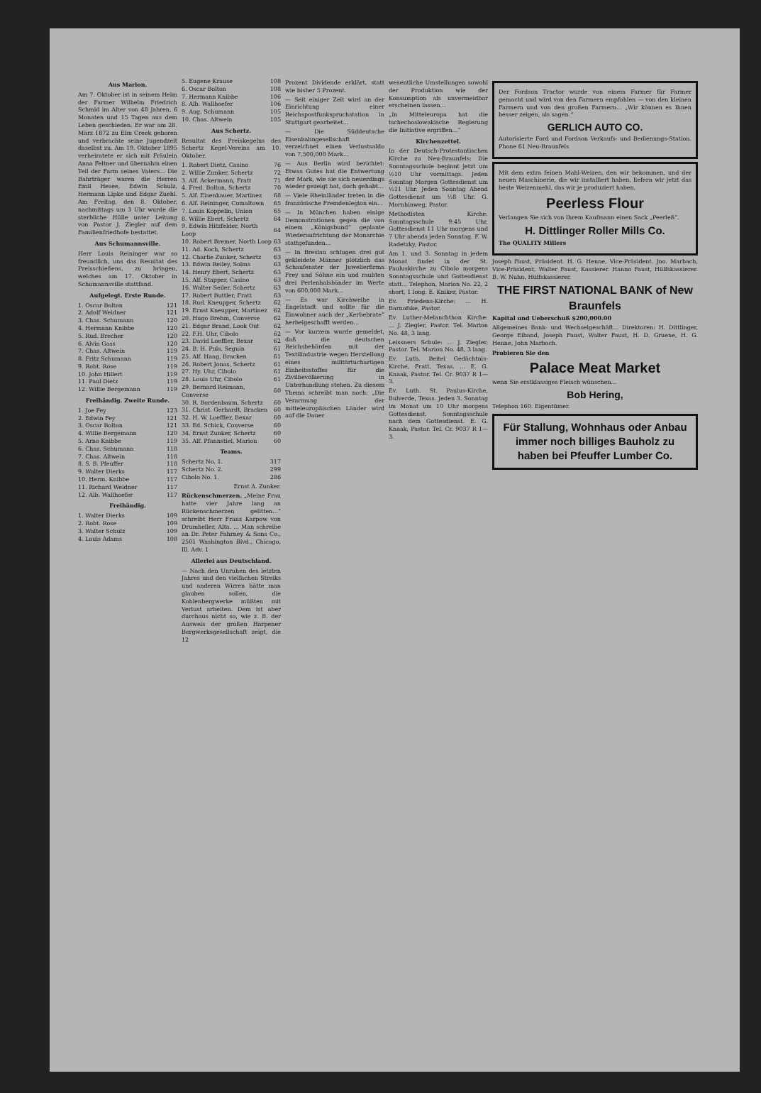Aus Marion.
Am 7. Oktober ist in seinem Heim der Farmer Wilhelm Friedrich Schmid im Alter von 48 Jahren, 6 Monaten und 15 Tagen aus dem Leben geschieden. Er war am 28. März 1872 zu Elm Creek geboren und verbrachte seine Jugendzeit daselbst zu. Am 19. Oktober 1895 verheiratete er sich mit Fräulein Anna Feltner und übernahm einen Teil der Farm seines Vaters... Die Bahrträger waren die Herren Emil Hesee, Edwin Schulz, Hermann Lipke und Edgar Zuehl. Am Freitag, den 8. Oktober, nachmittags um 3 Uhr wurde die sterbliche Hülle unter Leitung von Pastor J. Ziegler auf dem Familienfriedhofe bestattet.
Aus Schumannsville.
Herr Louis Reininger war so freundlich, uns das Resultat des Preisschießens, zu bringen, welches am 17. Oktober in Schumannsville stattfand.
Aufgelegt. Erste Runde.
| 1. Oscar Bolton | 121 |
| 2. Adolf Weidner | 121 |
| 3. Chas. Schumann | 120 |
| 4. Hermann Knibbe | 120 |
| 5. Rud. Brecher | 120 |
| 6. Alvin Gass | 120 |
| 7. Chas. Altwein | 119 |
| 8. Fritz Schumann | 119 |
| 9. Robt. Rose | 119 |
| 10. John Hillert | 119 |
| 11. Paul Dietz | 119 |
| 12. Willie Bergemann | 119 |
Freihändig. Zweite Runde.
| 1. Joe Fey | 123 |
| 2. Edwin Fey | 121 |
| 3. Oscar Bolton | 121 |
| 4. Willie Bergemann | 120 |
| 5. Arno Knibbe | 119 |
| 6. Chas. Schumann | 118 |
| 7. Chas. Altwein | 118 |
| 8. S. B. Pfeuffer | 118 |
| 9. Walter Dierks | 117 |
| 10. Herm. Knibbe | 117 |
| 11. Richard Weidner | 117 |
| 12. Alb. Wallhoefer | 117 |
Freihändig.
| 1. Walter Dierks | 109 |
| 2. Robt. Rose | 109 |
| 3. Walter Schulz | 109 |
| 4. Louis Adams | 108 |
| 5. Eugene Krause | 108 |
| 6. Oscar Bolton | 108 |
| 7. Hermann Knibbe | 106 |
| 8. Alb. Wallhoefer | 106 |
| 9. Aug. Schumann | 105 |
| 10. Chas. Altwein | 105 |
Aus Schertz.
Resultat des Preiskegelns des Schertz Kegel-Vereins am 10. Oktober.
| 1. Robert Dietz, Casino | 76 |
| 2. Willie Zunker, Schertz | 72 |
| 3. Alf. Ackermann, Fratt | 71 |
| 4. Fred. Bolton, Schertz | 70 |
| 5. Alf. Eisenhauer, Martinez | 68 |
| 6. Alf. Reininger, Comaltown | 65 |
| 7. Louis Koppelin, Union | 65 |
| 8. Willie Ebert, Schertz | 64 |
| 9. Edwin Hitzfelder, North Loop | 64 |
| 10. Robert Bremer, North Loop | 63 |
| 11. Ad. Koch, Schertz | 63 |
| 12. Charlie Zunker, Schertz | 63 |
| 13. Edwin Reiley, Solms | 63 |
| 14. Henry Ebert, Schertz | 63 |
| 15. Alf. Stapper, Casino | 63 |
| 16. Walter Seiler, Schertz | 63 |
| 17. Robert Buttler, Fratt | 63 |
| 18. Rud. Kneupper, Schertz | 62 |
| 19. Ernst Kneupper, Martinez | 62 |
| 20. Hugo Brehm, Converse | 62 |
| 21. Edgar Brand, Look Out | 62 |
| 22. F.H. Uhr, Cibolo | 62 |
| 23. David Loeffler, Bexar | 62 |
| 24. B. H. Puls, Seguin | 61 |
| 25. Alf. Haag, Bracken | 61 |
| 26. Robert Jonas, Schertz | 61 |
| 27. Hy. Uhr, Cibolo | 61 |
| 28. Louis Uhr, Cibolo | 61 |
| 29. Bernard Reimann, Converse | 60 |
| 30. R. Bordenbaum, Schertz | 60 |
| 31. Christ. Gerhardt, Bracken | 60 |
| 32. H. W. Loeffler, Bexar | 60 |
| 33. Ed. Schick, Converse | 60 |
| 34. Ernst Zunker, Schertz | 60 |
| 35. Alf. Pfannstiel, Marion | 60 |
Teams.
| Schertz No. 1. | 317 |
| Schertz No. 2. | 299 |
| Cibolo No. 1. | 286 |
Ernst A. Zunker.
Rückenschmerzen. „Meine Frau hatte vier Jahre lang an Rückenschmerzen gelitten...“ schreibt Herr Franz Karpow von Drumheller, Alta. ... Man schreibe an Dr. Peter Fahrney & Sons Co., 2501 Washington Blvd., Chicago, Ill. Adv. 1
Allerlei aus Deutschland.
— Nach den Unruhen des letzten Jahres und den vielfachen Streiks und anderen Wirren hätte man glauben sollen, die Kohlenbergwerke müßten mit Verlust arbeiten. Dem ist aber durchaus nicht so, wie z. B. der Ausweis der großen Harpener Bergwerksgesellschaft zeigt, die 12
Prozent Dividende erklärt, statt wie bisher 5 Prozent.
— Seit einiger Zeit wird an der Einrichtung einer Reichspostfunkspruchstation in Stuttgart gearbeitet...
— Die Süddeutsche Eisenbahngesellschaft verzeichnet einen Verlustsaldo von 7,500,000 Mark...
— Aus Berlin wird berichtet: Etwas Gutes hat die Entwertung der Mark, wie sie sich neuerdings wieder gezeigt hat, doch gehabt...
— Viele Rheinländer treten in die französische Fremdenlegion ein...
— In München haben einige Demonstrationen gegen die von einem „Königsbund“ geplante Wiederaufrichtung der Monarchie stattgefunden...
— In Breslau schlugen drei gut gekleidete Männer plötzlich das Schaufenster der Juwelierfirma Frey und Söhne ein und raubten drei Perlenhalsbänder im Werte von 600,000 Mark...
— Es war Kirchweihe in Engelstadt und sollte für die Einwohner auch der „Kerbebrate“ herbeigeschafft werden...
— Vor kurzem wurde gemeldet, daß die deutschen Reichsbehörden mit der Textilindustrie wegen Herstellung eines militärtuchartigen Einheitsstoffes für die Zivilbevölkerung in Unterhandlung stehen. Zu diesem Thema schreibt man noch: „Die Verarmung der mitteleuropäischen Länder wird auf die Dauer
wesentliche Umstellungen sowohl der Produktion wie der Konsumption als unvermeidbar erscheinen lassen...
„In Mitteleuropa hat die tschechoslowakische Regierung die Initiative ergriffen...“
Kirchenzettel.
In der Deutsch-Protestantischen Kirche zu Neu-Braunfels: Die Sonntagsschule beginnt jetzt um ½10 Uhr vormittags. Jeden Sonntag Morgen Gottesdienst um ½11 Uhr. Jeden Sonntag Abend Gottesdienst um ½8 Uhr. G. Mornhinweg, Pastor.
Methodisten Kirche: Sonntagsschule 9:45 Uhr, Gottesdienst 11 Uhr morgens und 7 Uhr abends jeden Sonntag. F. W. Radetzky, Pastor.
Am 1. und 3. Sonntag in jedem Monat findet in der St. Pauluskirche zu Cibolo morgens Sonntagsschule und Gottesdienst statt... Telephon, Marion No. 22, 2 short, 1 long. E. Kniker, Pastor.
Ev. Friedens-Kirche: ... H. Barnofske, Pastor.
Ev. Luther-Melanchthon Kirche: ... J. Ziegler, Pastor. Tel. Marion No. 48, 3 lang.
Leissners Schule: ... J. Ziegler, Pastor. Tel. Marion No. 48, 3 lang.
Ev. Luth. Beitel Gedächtnis-Kirche, Fratt, Texas. ... E. G. Knaak, Pastor. Tel. Cr. 9037 R 1—3.
Ev. Luth. St. Paulus-Kirche, Bulverde, Texas. Jeden 3. Sonntag im Monat um 10 Uhr morgens Gottesdienst. Sonntagsschule nach dem Gottesdienst. E. G. Knaak, Pastor. Tel. Cr. 9037 R 1—3.
Der Fordson Tractor wurde von einem Farmer für Farmer gemacht und wird von den Farmern empfohlen — von den kleinen Farmern und von den großen Farmern... „Wir können es Ihnen besser zeigen, als sagen.“
GERLICH AUTO CO.
Autorisierte Ford und Fordson Verkaufs- und Bedienungs-Station. Phone 61 Neu-Braunfels
Mit dem extra feinen Mahl-Weizen, den wir bekommen, und der neuen Maschinerie, die wir installiert haben, liefern wir jetzt das beste Weizenmehl, das wir je produziert haben.
Peerless Flour
Verlangen Sie sich von Ihrem Kaufmann einen Sack „Peerleß“.
H. Dittlinger Roller Mills Co.
The QUALITY Millers
Joseph Faust, Präsident. H. G. Henne, Vice-Präsident. Jno. Marbach, Vice-Präsident. Walter Faust, Kassierer. Hanno Faust, Hülfskassierer. B. W. Nuhn, Hülfskassierer.
THE FIRST NATIONAL BANK of New Braunfels
Kapital und Ueberschuß $200,000.00
Allgemeines Bank- und Wechselgeschäft... Direktoren: H. Dittlinger, George Eiband, Joseph Faust, Walter Faust, H. D. Gruene, H. G. Henne, John Marbach.
Probieren Sie den
Palace Meat Market
wenn Sie erstklassiges Fleisch wünschen...
Bob Hering,
Telephon 160. Eigentümer.
Für Stallung, Wohnhaus oder Anbau immer noch billiges Bauholz zu haben bei Pfeuffer Lumber Co.